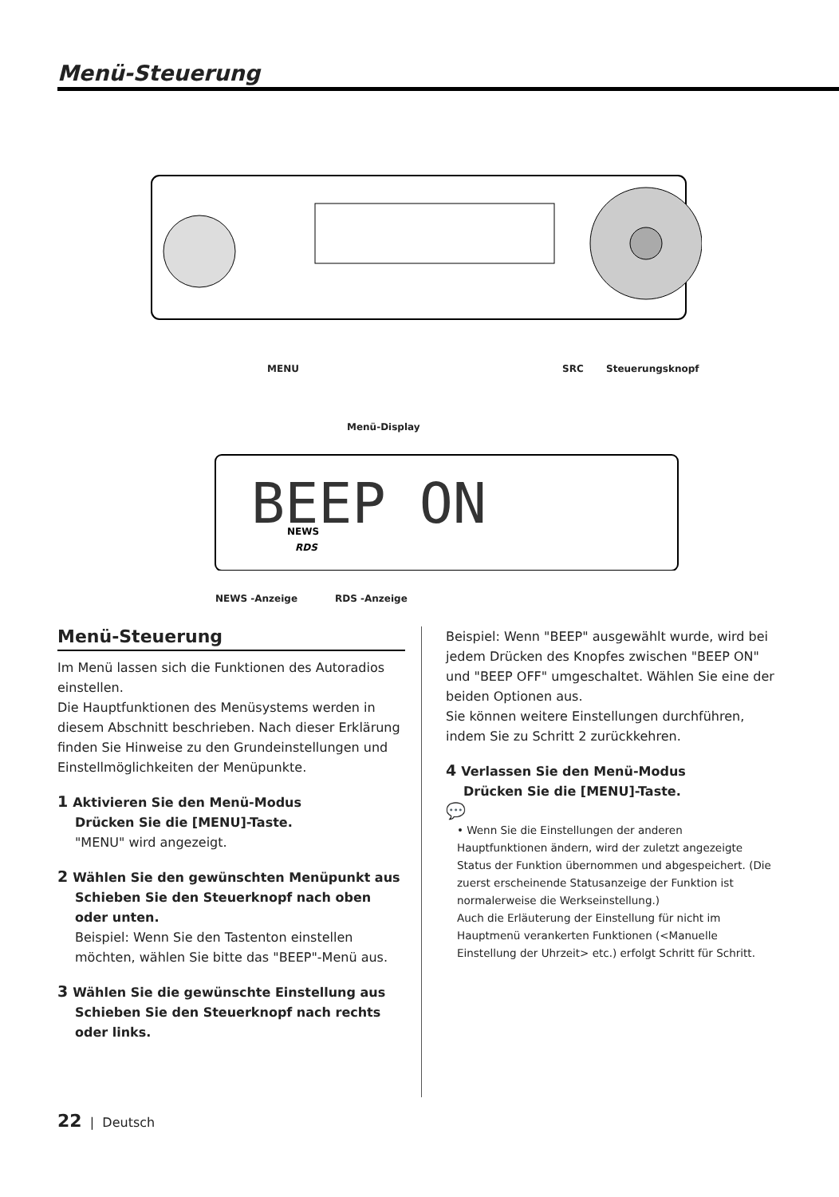Menü-Steuerung
BEEP ON
NEWS
RDS
MENU SRC Steuerungsknopf
Menü-Display
NEWS -Anzeige RDS -Anzeige
Menü-Steuerung
Im Menü lassen sich die Funktionen des Autoradios einstellen.
Die Hauptfunktionen des Menüsystems werden in diesem Abschnitt beschrieben. Nach dieser Erklärung finden Sie Hinweise zu den Grundeinstellungen und Einstellmöglichkeiten der Menüpunkte.
1 Aktivieren Sie den Menü-Modus
Drücken Sie die [MENU]-Taste.
"MENU" wird angezeigt.
2 Wählen Sie den gewünschten Menüpunkt aus
Schieben Sie den Steuerknopf nach oben oder unten.
Beispiel: Wenn Sie den Tastenton einstellen möchten, wählen Sie bitte das "BEEP"-Menü aus.
3 Wählen Sie die gewünschte Einstellung aus
Schieben Sie den Steuerknopf nach rechts oder links.
Beispiel: Wenn "BEEP" ausgewählt wurde, wird bei jedem Drücken des Knopfes zwischen "BEEP ON" und "BEEP OFF" umgeschaltet. Wählen Sie eine der beiden Optionen aus.
Sie können weitere Einstellungen durchführen, indem Sie zu Schritt 2 zurückkehren.
4 Verlassen Sie den Menü-Modus
Drücken Sie die [MENU]-Taste.
💬
• Wenn Sie die Einstellungen der anderen Hauptfunktionen ändern, wird der zuletzt angezeigte Status der Funktion übernommen und abgespeichert. (Die zuerst erscheinende Statusanzeige der Funktion ist normalerweise die Werkseinstellung.)
Auch die Erläuterung der Einstellung für nicht im Hauptmenü verankerten Funktionen (<Manuelle Einstellung der Uhrzeit> etc.) erfolgt Schritt für Schritt.
22 | Deutsch